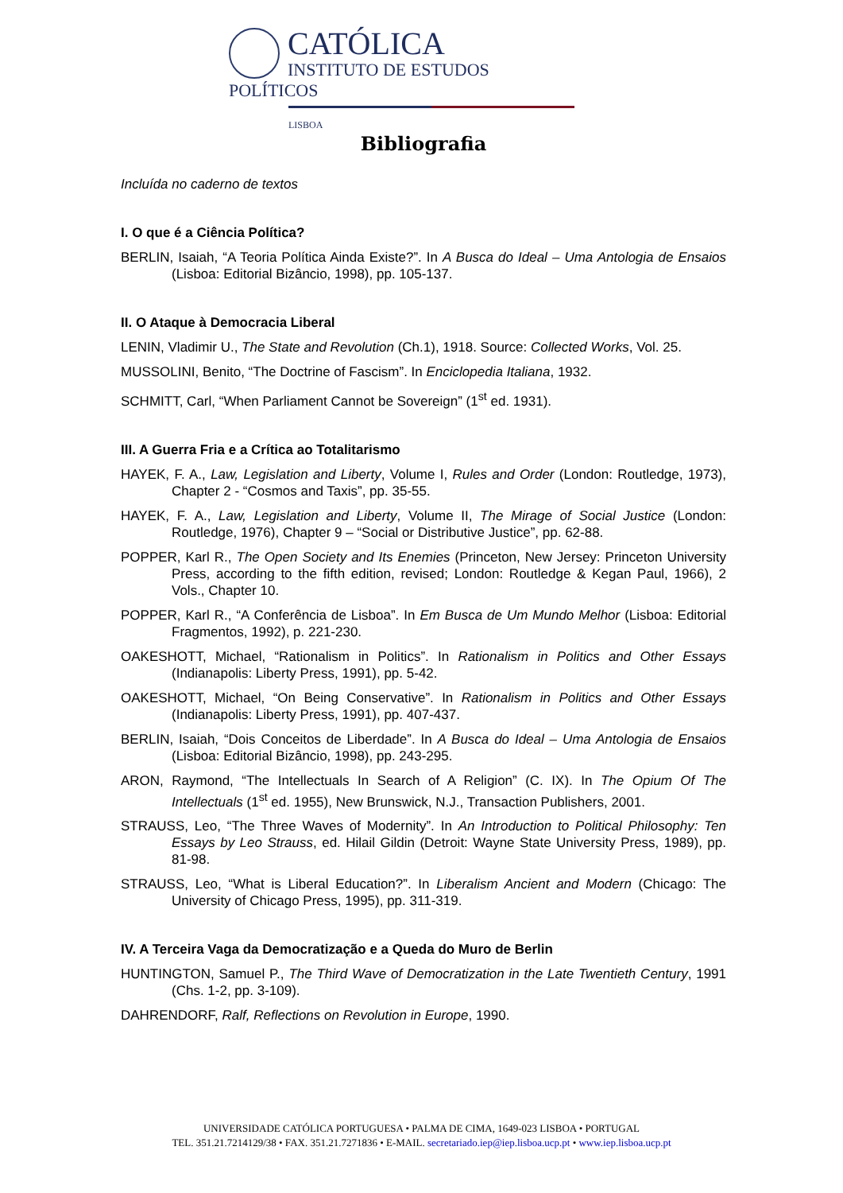CATÓLICA
INSTITUTO DE ESTUDOS POLÍTICOS
LISBOA
Bibliografia
Incluída no caderno de textos
I. O que é a Ciência Política?
BERLIN, Isaiah, “A Teoria Política Ainda Existe?”. In A Busca do Ideal – Uma Antologia de Ensaios (Lisboa: Editorial Bizâncio, 1998), pp. 105-137.
II. O Ataque à Democracia Liberal
LENIN, Vladimir U., The State and Revolution (Ch.1), 1918. Source: Collected Works, Vol. 25.
MUSSOLINI, Benito, “The Doctrine of Fascism”. In Enciclopedia Italiana, 1932.
SCHMITT, Carl, “When Parliament Cannot be Sovereign” (1<sup>st</sup> ed. 1931).
III. A Guerra Fria e a Crítica ao Totalitarismo
HAYEK, F. A., Law, Legislation and Liberty, Volume I, Rules and Order (London: Routledge, 1973), Chapter 2 - “Cosmos and Taxis”, pp. 35-55.
HAYEK, F. A., Law, Legislation and Liberty, Volume II, The Mirage of Social Justice (London: Routledge, 1976), Chapter 9 – “Social or Distributive Justice”, pp. 62-88.
POPPER, Karl R., The Open Society and Its Enemies (Princeton, New Jersey: Princeton University Press, according to the fifth edition, revised; London: Routledge & Kegan Paul, 1966), 2 Vols., Chapter 10.
POPPER, Karl R., “A Conferência de Lisboa”. In Em Busca de Um Mundo Melhor (Lisboa: Editorial Fragmentos, 1992), p. 221-230.
OAKESHOTT, Michael, “Rationalism in Politics”. In Rationalism in Politics and Other Essays (Indianapolis: Liberty Press, 1991), pp. 5-42.
OAKESHOTT, Michael, “On Being Conservative”. In Rationalism in Politics and Other Essays (Indianapolis: Liberty Press, 1991), pp. 407-437.
BERLIN, Isaiah, “Dois Conceitos de Liberdade”. In A Busca do Ideal – Uma Antologia de Ensaios (Lisboa: Editorial Bizâncio, 1998), pp. 243-295.
ARON, Raymond, “The Intellectuals In Search of A Religion” (C. IX). In The Opium Of The Intellectuals (1<sup>st</sup> ed. 1955), New Brunswick, N.J., Transaction Publishers, 2001.
STRAUSS, Leo, “The Three Waves of Modernity”. In An Introduction to Political Philosophy: Ten Essays by Leo Strauss, ed. Hilail Gildin (Detroit: Wayne State University Press, 1989), pp. 81-98.
STRAUSS, Leo, “What is Liberal Education?”. In Liberalism Ancient and Modern (Chicago: The University of Chicago Press, 1995), pp. 311-319.
IV. A Terceira Vaga da Democratização e a Queda do Muro de Berlin
HUNTINGTON, Samuel P., The Third Wave of Democratization in the Late Twentieth Century, 1991 (Chs. 1-2, pp. 3-109).
DAHRENDORF, Ralf, Reflections on Revolution in Europe, 1990.
UNIVERSIDADE CATÓLICA PORTUGUESA • PALMA DE CIMA, 1649-023 LISBOA • PORTUGAL
TEL. 351.21.7214129/38 • FAX. 351.21.7271836 • E-MAIL. secretariado.iep@iep.lisboa.ucp.pt • www.iep.lisboa.ucp.pt